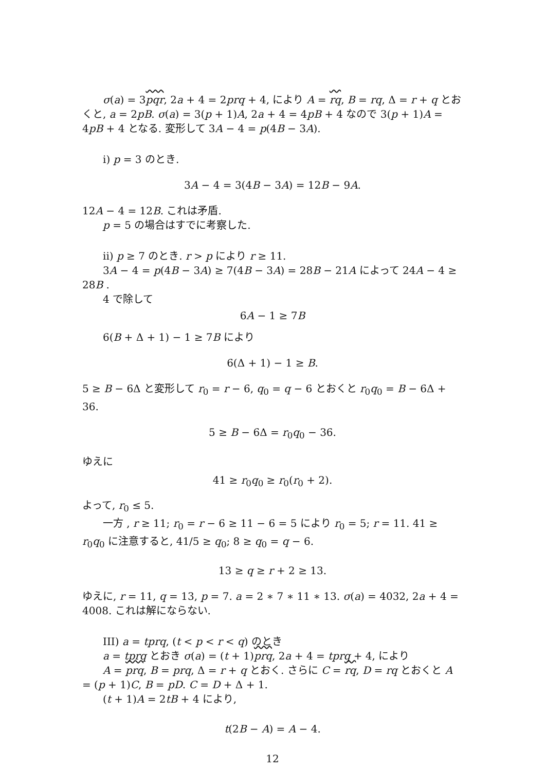σ(a) = 3pqr, 2a + 4 = 2prq + 4, により A = rq, B = rq, Δ = r + q とおくと, a = 2pB. σ(a) = 3(p + 1)A, 2a + 4 = 4pB + 4 なので 3(p + 1)A = 4pB + 4 となる. 変形して 3A − 4 = p(4B − 3A).
i) p = 3 のとき.
3A − 4 = 3(4B − 3A) = 12B − 9A.
12A − 4 = 12B. これは矛盾.
p = 5 の場合はすでに考察した.
ii) p ≥ 7 のとき. r > p により r ≥ 11.
3A − 4 = p(4B − 3A) ≥ 7(4B − 3A) = 28B − 21A によって 24A − 4 ≥ 28B .
4 で除して
6A − 1 ≥ 7B
6(B + Δ + 1) − 1 ≥ 7B により
6(Δ + 1) − 1 ≥ B.
5 ≥ B − 6Δ と変形して r<sub>0</sub> = r − 6, q<sub>0</sub> = q − 6 とおくと r<sub>0</sub>q<sub>0</sub> = B − 6Δ + 36.
5 ≥ B − 6Δ = r<sub>0</sub>q<sub>0</sub> − 36.
ゆえに
41 ≥ r<sub>0</sub>q<sub>0</sub> ≥ r<sub>0</sub>(r<sub>0</sub> + 2).
よって, r<sub>0</sub> ≤ 5.
一方 , r ≥ 11; r<sub>0</sub> = r − 6 ≥ 11 − 6 = 5 により r<sub>0</sub> = 5; r = 11. 41 ≥ r<sub>0</sub>q<sub>0</sub> に注意すると, 41/5 ≥ q<sub>0</sub>; 8 ≥ q<sub>0</sub> = q − 6.
13 ≥ q ≥ r + 2 ≥ 13.
ゆえに, r = 11, q = 13, p = 7. a = 2 ∗ 7 ∗ 11 ∗ 13. σ(a) = 4032, 2a + 4 = 4008. これは解にならない.
III) a = tprq, (t < p < r < q) のとき
a = tprq とおき σ(a) = (t + 1)prq, 2a + 4 = tprq + 4, により
A = prq, B = prq, Δ = r + q とおく. さらに C = rq, D = rq とおくと A = (p + 1)C, B = pD. C = D + Δ + 1.
(t + 1)A = 2tB + 4 により,
t(2B − A) = A − 4.
12